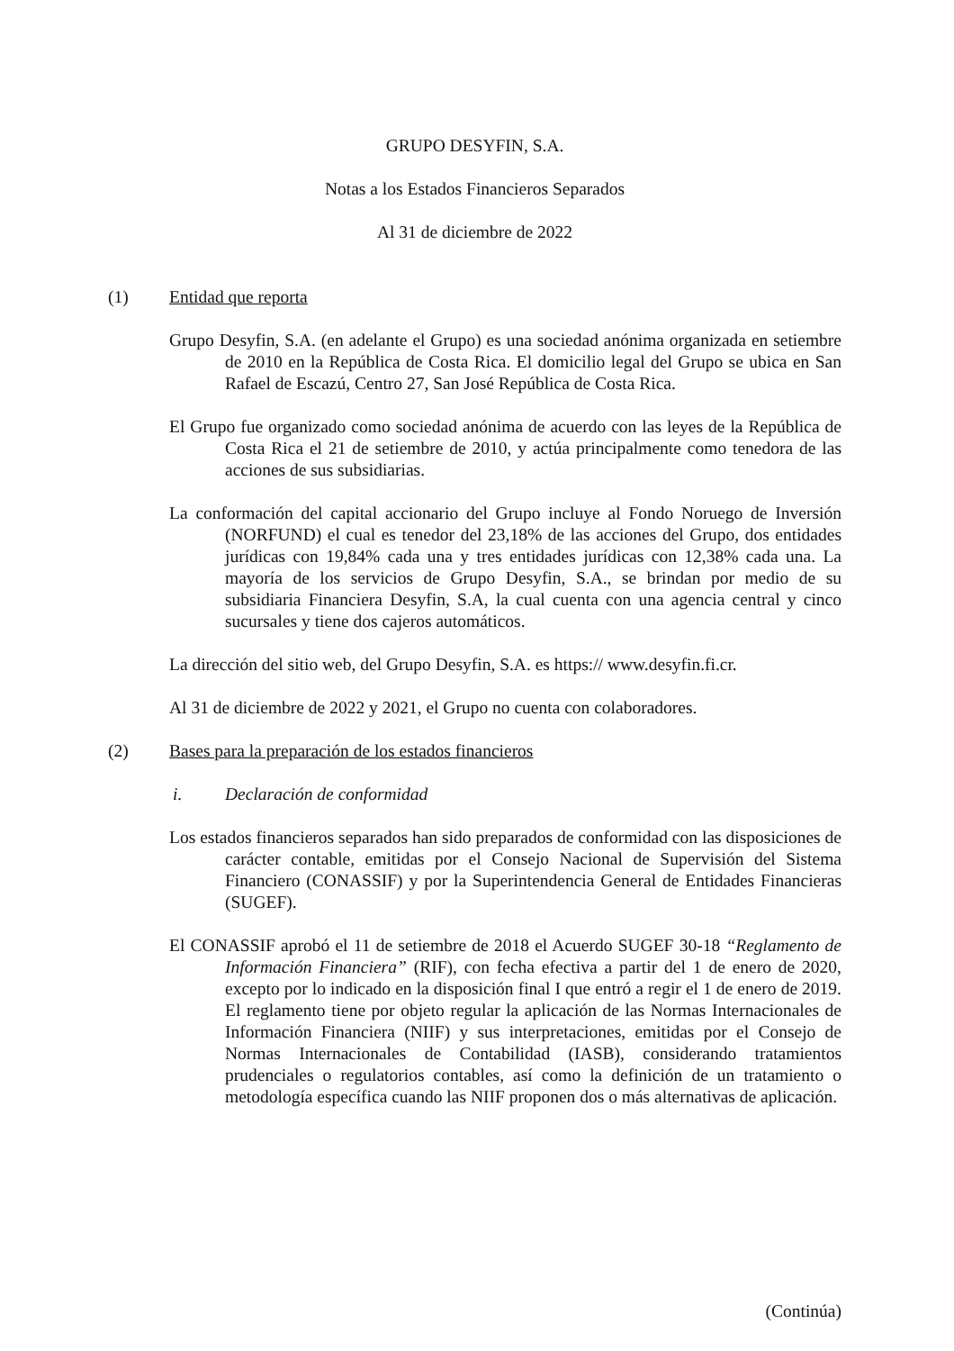GRUPO DESYFIN, S.A.
Notas a los Estados Financieros Separados
Al 31 de diciembre de 2022
(1) Entidad que reporta
Grupo Desyfin, S.A. (en adelante el Grupo) es una sociedad anónima organizada en setiembre de 2010 en la República de Costa Rica. El domicilio legal del Grupo se ubica en San Rafael de Escazú, Centro 27, San José República de Costa Rica.
El Grupo fue organizado como sociedad anónima de acuerdo con las leyes de la República de Costa Rica el 21 de setiembre de 2010, y actúa principalmente como tenedora de las acciones de sus subsidiarias.
La conformación del capital accionario del Grupo incluye al Fondo Noruego de Inversión (NORFUND) el cual es tenedor del 23,18% de las acciones del Grupo, dos entidades jurídicas con 19,84% cada una y tres entidades jurídicas con 12,38% cada una. La mayoría de los servicios de Grupo Desyfin, S.A., se brindan por medio de su subsidiaria Financiera Desyfin, S.A, la cual cuenta con una agencia central y cinco sucursales y tiene dos cajeros automáticos.
La dirección del sitio web, del Grupo Desyfin, S.A. es https:// www.desyfin.fi.cr.
Al 31 de diciembre de 2022 y 2021, el Grupo no cuenta con colaboradores.
(2) Bases para la preparación de los estados financieros
i. Declaración de conformidad
Los estados financieros separados han sido preparados de conformidad con las disposiciones de carácter contable, emitidas por el Consejo Nacional de Supervisión del Sistema Financiero (CONASSIF) y por la Superintendencia General de Entidades Financieras (SUGEF).
El CONASSIF aprobó el 11 de setiembre de 2018 el Acuerdo SUGEF 30-18 “Reglamento de Información Financiera” (RIF), con fecha efectiva a partir del 1 de enero de 2020, excepto por lo indicado en la disposición final I que entró a regir el 1 de enero de 2019. El reglamento tiene por objeto regular la aplicación de las Normas Internacionales de Información Financiera (NIIF) y sus interpretaciones, emitidas por el Consejo de Normas Internacionales de Contabilidad (IASB), considerando tratamientos prudenciales o regulatorios contables, así como la definición de un tratamiento o metodología específica cuando las NIIF proponen dos o más alternativas de aplicación.
(Continúa)